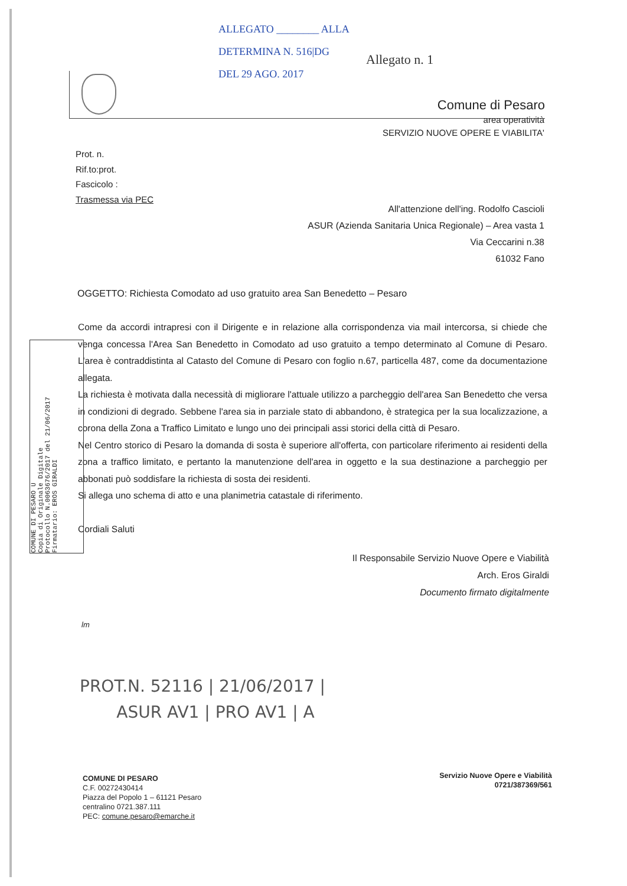ALLEGATO ________ ALLA
DETERMINA N. 516|DG
DEL 29 AGO. 2017
Allegato n. 1
Comune di Pesaro
area operatività
SERVIZIO NUOVE OPERE E VIABILITA'
Prot. n.
Rif.to:prot.
Fascicolo :
Trasmessa via PEC
All'attenzione dell'ing. Rodolfo Cascioli
ASUR (Azienda Sanitaria Unica Regionale) – Area vasta 1
Via Ceccarini n.38
61032 Fano
OGGETTO: Richiesta Comodato ad uso gratuito area San Benedetto – Pesaro
Come da accordi intrapresi con il Dirigente e in relazione alla corrispondenza via mail intercorsa, si chiede che venga concessa l'Area San Benedetto in Comodato ad uso gratuito a tempo determinato al Comune di Pesaro. L'area è contraddistinta al Catasto del Comune di Pesaro con foglio n.67, particella 487, come da documentazione allegata.
La richiesta è motivata dalla necessità di migliorare l'attuale utilizzo a parcheggio dell'area San Benedetto che versa in condizioni di degrado. Sebbene l'area sia in parziale stato di abbandono, è strategica per la sua localizzazione, a corona della Zona a Traffico Limitato e lungo uno dei principali assi storici della città di Pesaro.
Nel Centro storico di Pesaro la domanda di sosta è superiore all'offerta, con particolare riferimento ai residenti della zona a traffico limitato, e pertanto la manutenzione dell'area in oggetto e la sua destinazione a parcheggio per abbonati può soddisfare la richiesta di sosta dei residenti.
Si allega uno schema di atto e una planimetria catastale di riferimento.
Cordiali Saluti
Il Responsabile Servizio Nuove Opere e Viabilità
Arch. Eros Giraldi
Documento firmato digitalmente
COMUNE DI PESARO U
Copia di Originale Digitale
Protocollo N.0063676/2017 del 21/06/2017
Firmatario: EROS GIRALDI
lm
PROT.N. 52116 | 21/06/2017 |
ASUR AV1 | PRO AV1 | A
COMUNE DI PESARO
C.F. 00272430414
Piazza del Popolo 1 – 61121 Pesaro
centralino 0721.387.111
PEC: comune.pesaro@emarche.it
Servizio Nuove Opere e Viabilità
0721/387369/561